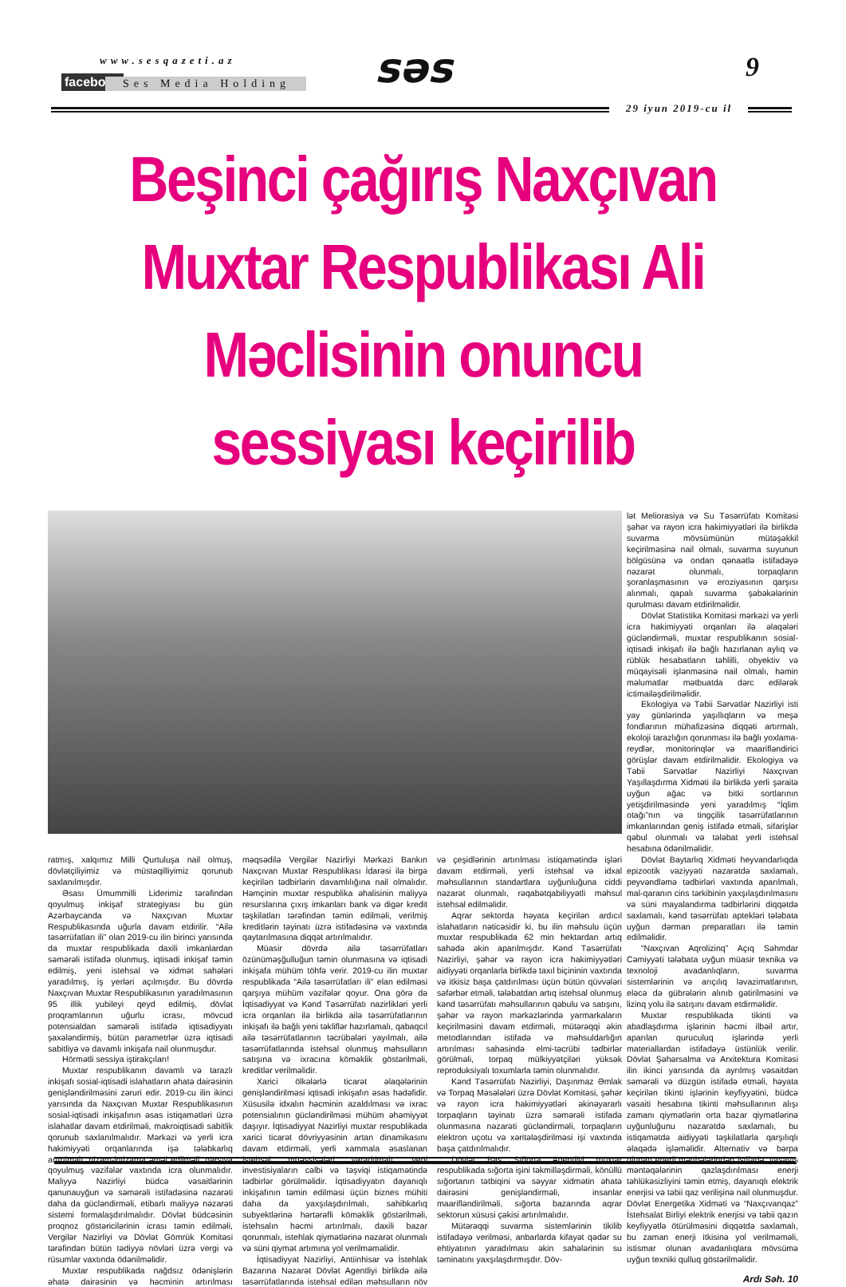www.sesqazeti.az
facebook
Ses Media Holding
səs 9
29 iyun 2019-cu il
Beşinci çağırış Naxçıvan Muxtar Respublikası Ali Məclisinin onuncu sessiyası keçirilib
lət Meliorasiya və Su Təsərrüfatı Komitəsi şəhər və rayon icra hakimiyyətləri ilə birlikdə suvarma mövsümünün mütəşəkkil keçirilməsinə nail olmalı, suvarma suyunun bölgüsünə və ondan qənaətlə istifadəyə nəzarət olunmalı, torpaqların şoranlaşmasının və eroziyasının qarşısı alınmalı, qapalı suvarma şəbəkələrinin qurulması davam etdirilməlidir.
Dövlət Statistika Komitəsi mərkəzi və yerli icra hakimiyyəti orqanları ilə əlaqələri gücləndirməli, muxtar respublikanın sosial-iqtisadi inkişafı ilə bağlı hazırlanan aylıq və rüblük hesabatların təhlilli, obyektiv və müqayisəli işlənməsinə nail olmalı, həmin məlumatlar mətbuatda dərc edilərək ictimailəşdirilməlidir.
Ekologiya və Təbii Sərvətlər Nazirliyi isti yay günlərində yaşıllıqların və meşə fondlarının mühafizəsinə diqqəti artırmalı, ekoloji tarazlığın qorunması ilə bağlı yoxlama-reydlər, monitorinqlər və maarifləndirici görüşlər davam etdirilməlidir. Ekologiya və Təbii Sərvətlər Nazirliyi Naxçıvan Yaşıllaşdırma Xidməti ilə birlikdə yerli şəraitə uyğun ağac və bitki sortlarının yetişdirilməsində yeni yaradılmış “İqlim otağı”nın və tingçilik təsərrüfatlarının imkanlarından geniş istifadə etməli, sifarişlər qəbul olunmalı və tələbat yerli istehsal hesabına ödənilməlidir.
ratmış, xalqımız Milli Qurtuluşa nail olmuş, dövlətçiliyimiz və müstəqilliyimiz qorunub saxlanılmışdır.
Əsası Ümummilli Liderimiz tərəfindən qoyulmuş inkişaf strategiyası bu gün Azərbaycanda və Naxçıvan Muxtar Respublikasında uğurla davam etdirilir. “Ailə təsərrüfatları ili” olan 2019-cu ilin birinci yarısında da muxtar respublikada daxili imkanlardan səmərəli istifadə olunmuş, iqtisadi inkişaf təmin edilmiş, yeni istehsal və xidmət sahələri yaradılmış, iş yerləri açılmışdır. Bu dövrdə Naxçıvan Muxtar Respublikasının yaradılmasının 95 illik yubileyi qeyd edilmiş, dövlət proqramlarının uğurlu icrası, mövcud potensialdan səmərəli istifadə iqtisadiyyatı şaxələndirmiş, bütün parametrlər üzrə iqtisadi sabitliyə və davamlı inkişafa nail olunmuşdur.
Hörmətli sessiya iştirakçıları!
Muxtar respublikanın davamlı və tarazlı inkişafı sosial-iqtisadi islahatların əhatə dairəsinin genişləndirilməsini zəruri edir. 2019-cu ilin ikinci yarısında da Naxçıvan Muxtar Respublikasının sosial-iqtisadi inkişafının əsas istiqamətləri üzrə islahatlar davam etdirilməli, makroiqtisadi sabitlik qorunub saxlanılmalıdır. Mərkəzi və yerli icra hakimiyyəti orqanlarında işə tələbkarlıq artırılmalı, nizam-intizama əməl edilməli, qarşıya qoyulmuş vəzifələr vaxtında icra olunmalıdır. Maliyyə Nazirliyi büdcə vəsaitlərinin qanunauyğun və səmərəli istifadəsinə nəzarəti daha da gücləndirməli, etibarlı maliyyə nəzarəti sistemi formalaşdırılmalıdır. Dövlət büdcəsinin proqnoz göstəricilərinin icrası təmin edilməli, Vergilər Nazirliyi və Dövlət Gömrük Komitəsi tərəfindən bütün tədiyyə növləri üzrə vergi və rüsumlar vaxtında ödənilməlidir.
Muxtar respublikada nağdsız ödənişlərin əhatə dairəsinin və həcminin artırılması məqsədilə Vergilər Nazirliyi Mərkəzi Bankın Naxçıvan Muxtar Respublikası İdarəsi ilə birgə keçirilən tədbirlərin davamlılığına nail olmalıdır. Həmçinin muxtar respublika əhalisinin maliyyə resurslarına çıxış imkanları bank və digər kredit təşkilatları tərəfindən təmin edilməli, verilmiş kreditlərin təyinatı üzrə istifadəsinə və vaxtında qaytarılmasına diqqət artırılmalıdır.
Müasir dövrdə ailə təsərrüfatları özünüməşğulluğun təmin olunmasına və iqtisadi inkişafa mühüm töhfə verir. 2019-cu ilin muxtar respublikada “Ailə təsərrüfatları ili” elan edilməsi qarşıya mühüm vəzifələr qoyur. Ona görə də İqtisadiyyat və Kənd Təsərrüfatı nazirlikləri yerli icra orqanları ilə birlikdə ailə təsərrüfatlarının inkişafı ilə bağlı yeni təkliflər hazırlamalı, qabaqcıl ailə təsərrüfatlarının təcrübələri yayılmalı, ailə təsərrüfatlarında istehsal olunmuş məhsulların satışına və ixracına köməklik göstərilməli, kreditlər verilməlidir.
Xarici ölkələrlə ticarət əlaqələrinin genişləndirilməsi iqtisadi inkişafın əsas hədəfidir. Xüsusilə idxalın həcminin azaldılması və ixrac potensialının gücləndirilməsi mühüm əhəmiyyət daşıyır. İqtisadiyyat Nazirliyi muxtar respublikada xarici ticarət dövriyyəsinin artan dinamikasını davam etdirməli, yerli xammala əsaslanan istehsal müəssisələri yaradılmalı, yeni investisiyaların cəlbi və təşviqi istiqamətində tədbirlər görülməlidir. İqtisadiyyatın dayanıqlı inkişafının təmin edilməsi üçün biznes mühiti daha da yaxşılaşdırılmalı, sahibkarlıq subyektlərinə hərtərəfli köməklik göstərilməli, istehsalın həcmi artırılmalı, daxili bazar qorunmalı, istehlak qiymətlərinə nəzarət olunmalı və süni qiymət artımına yol verilməməlidir.
İqtisadiyyat Nazirliyi, Antiinhisar və İstehlak Bazarına Nəzarət Dövlət Agentliyi birlikdə ailə təsərrüfatlarında istehsal edilən məhsulların növ və çeşidlərinin artırılması istiqamətində işləri davam etdirməli, yerli istehsal və idxal məhsullarının standartlara uyğunluğuna ciddi nəzarət olunmalı, rəqabətqabiliyyətli məhsul istehsal edilməlidir.
Aqrar sektorda həyata keçirilən ardıcıl islahatların nəticəsidir ki, bu ilin məhsulu üçün muxtar respublikada 62 min hektardan artıq sahədə əkin aparılmışdır. Kənd Təsərrüfatı Nazirliyi, şəhər və rayon icra hakimiyyətləri aidiyyəti orqanlarla birlikdə taxıl biçininin vaxtında və itkisiz başa çatdırılması üçün bütün qüvvələri səfərbər etməli, tələbatdan artıq istehsal olunmuş kənd təsərrüfatı məhsullarının qəbulu və satışını, şəhər və rayon mərkəzlərində yarmarkaların keçirilməsini davam etdirməli, mütərəqqi əkin metodlarından istifadə və məhsuldarlığın artırılması sahəsində elmi-təcrübi tədbirlər görülməli, torpaq mülkiyyətçiləri yüksək reproduksiyalı toxumlarla təmin olunmalıdır.
Kənd Təsərrüfatı Nazirliyi, Daşınmaz Əmlak və Torpaq Məsələləri üzrə Dövlət Komitəsi, şəhər və rayon icra hakimiyyətləri əkinəyararlı torpaqların təyinatı üzrə səmərəli istifadə olunmasına nəzarəti gücləndirməli, torpaqların elektron uçotu və xəritələşdirilməsi işi vaxtında başa çatdırılmalıdır.
Dövlət Baş Sığorta Agentliyi muxtar respublikada sığorta işini təkmilləşdirməli, könüllü sığortanın tətbiqini və səyyar xidmətin əhatə dairəsini genişləndirməli, insanlar maarifləndirilməli, sığorta bazarında aqrar sektorun xüsusi çəkisi artırılmalıdır.
Mütərəqqi suvarma sistemlərinin tikilib istifadəyə verilməsi, anbarlarda kifayət qədər su ehtiyatının yaradılması əkin sahələrinin su təminatını yaxşılaşdırmışdır. Döv-
Dövlət Baytarlıq Xidməti heyvandarlıqda epizootik vəziyyəti nəzarətdə saxlamalı, peyvəndləmə tədbirləri vaxtında aparılmalı, mal-qaranın cins tərkibinin yaxşılaşdırılmasını və süni mayalandırma tədbirlərini diqqətdə saxlamalı, kənd təsərrüfatı aptekləri tələbata uyğun dərman preparatları ilə təmin edilməlidir.
“Naxçıvan Aqrolizinq” Açıq Səhmdar Cəmiyyəti tələbata uyğun müasir texnika və texnoloji avadanlıqların, suvarma sistemlərinin və arıçılıq ləvazimatlarının, eləcə də gübrələrin alınıb gətirilməsini və lizinq yolu ilə satışını davam etdirməlidir.
Muxtar respublikada tikinti və abadlaşdırma işlərinin həcmi ilbəil artır, aparılan quruculuq işlərində yerli materiallardan istifadəyə üstünlük verilir. Dövlət Şəhərsalma və Arxitektura Komitəsi ilin ikinci yarısında da ayrılmış vəsaitdən səmərəli və düzgün istifadə etməli, həyata keçirilən tikinti işlərinin keyfiyyətini, büdcə vəsaiti hesabına tikinti məhsullarının alışı zamanı qiymətlərin orta bazar qiymətlərinə uyğunluğunu nəzarətdə saxlamalı, bu istiqamətdə aidiyyəti təşkilatlarla qarşılıqlı əlaqədə işləməlidir. Alternativ və bərpa olunan enerji mənbələrindən istifadə, yaşayış məntəqələrinin qazlaşdırılması enerji təhlükəsizliyini təmin etmiş, dayanıqlı elektrik enerjisi və təbii qaz verilişinə nail olunmuşdur. Dövlət Energetika Xidməti və “Naxçıvanqaz” İstehsalat Birliyi elektrik enerjisi və təbii qazın keyfiyyətlə ötürülməsini diqqətdə saxlamalı, bu zaman enerji itkisinə yol verilməməli, istismar olunan avadanlıqlara mövsümə uyğun texniki qulluq göstərilməlidir.
Ardı Səh. 10